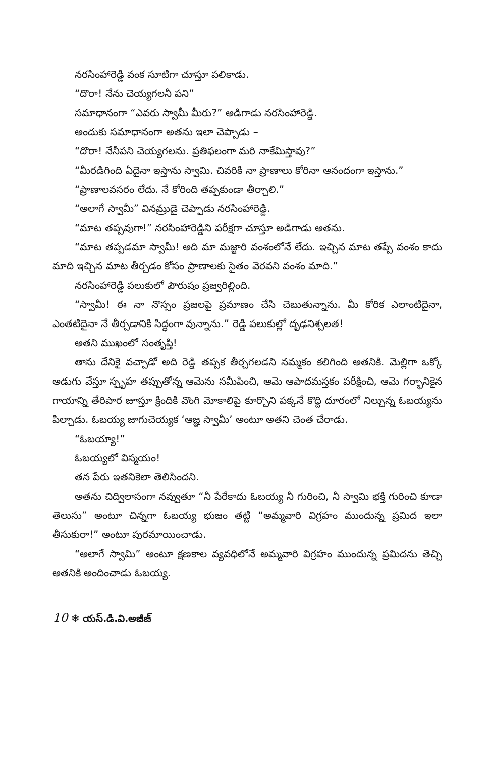నరసింహారెడ్డి వంక సూటిగా చూస్తూ పలికాడు.
“దొరా! నేను చెయ్యగలనీ పని”
సమాధానంగా “ఎవరు స్వామీ మీరు?” అడిగాడు నరసింహారెడ్డి.
అందుకు సమాధానంగా అతను ఇలా చెప్పాడు –
“దొరా! నేనీపని చెయ్యగలను. ప్రతిఫలంగా మరి నాకేమిస్తావు?”
“మీరడిగింది ఏదైనా ఇస్తాను స్వామి. చివరికి నా ప్రాణాలు కోరినా ఆనందంగా ఇస్తాను.”
“ప్రాణాలవసరం లేదు. నే కోరింది తప్పకుండా తీర్చాలి.”
“అలాగే స్వామీ” వినమ్రుడై చెప్పాడు నరసింహారెడ్డి.
“మాట తప్పవుగా!” నరసింహారెడ్డిని పరీక్షగా చూస్తూ అడిగాడు అతను.
“మాట తప్పడమా స్వామీ! అది మా మజ్జారి వంశంలోనే లేదు. ఇచ్చిన మాట తప్పే వంశం కాదు మాది ఇచ్చిన మాట తీర్చడం కోసం ప్రాణాలకు సైతం వెరవని వంశం మాది.”
నరసింహారెడ్డి పలుకులో పౌరుషం ప్రజ్వరిల్లింది.
“స్వామీ! ఈ నా నొస్సం ప్రజలపై ప్రమాణం చేసి చెబుతున్నాను. మీ కోరిక ఎలాంటిదైనా, ఎంతటిదైనా నే తీర్చడానికి సిద్ధంగా వున్నాను.” రెడ్డి పలుకుల్లో దృఢనిశ్చలత!
అతని ముఖంలో సంతృప్తి!
తాను దేనికై వచ్చాడో అది రెడ్డి తప్పక తీర్చగలడని నమ్మకం కలిగింది అతనికి. మెల్లిగా ఒక్కో అడుగు వేస్తూ స్పృహ తప్పుతోన్న ఆమెను సమీపించి, ఆమె ఆపాదమస్తకం పరీక్షించి, ఆమె గర్భానికైన గాయాన్ని తేరిపార జూస్తూ క్రిందికి వొంగి మోకాలిపై కూర్చొని పక్కనే కొద్ది దూరంలో నిల్చున్న ఓబయ్యను పిల్చాడు. ఓబయ్య జాగుచెయ్యక ‘ఆజ్ఞ స్వామీ’ అంటూ అతని చెంత చేరాడు.
“ఓబయ్యా!”
ఓబయ్యలో విస్మయం!
తన పేరు ఇతనికెలా తెలిసిందని.
అతను చిద్విలాసంగా నవ్వుతూ “నీ పేరేకాదు ఓబయ్య నీ గురించి, నీ స్వామి భక్తి గురించి కూడా తెలుసు” అంటూ చిన్నగా ఓబయ్య భుజం తట్టి “అమ్మవారి విగ్రహం ముందున్న ప్రమిద ఇలా తీసుకురా!” అంటూ పురమాయించాడు.
“అలాగే స్వామి” అంటూ క్షణకాల వ్యవధిలోనే అమ్మవారి విగ్రహం ముందున్న ప్రమిదను తెచ్చి అతనికి అందించాడు ఓబయ్య.
10 ❄ యస్.డి.వి.అజీజ్